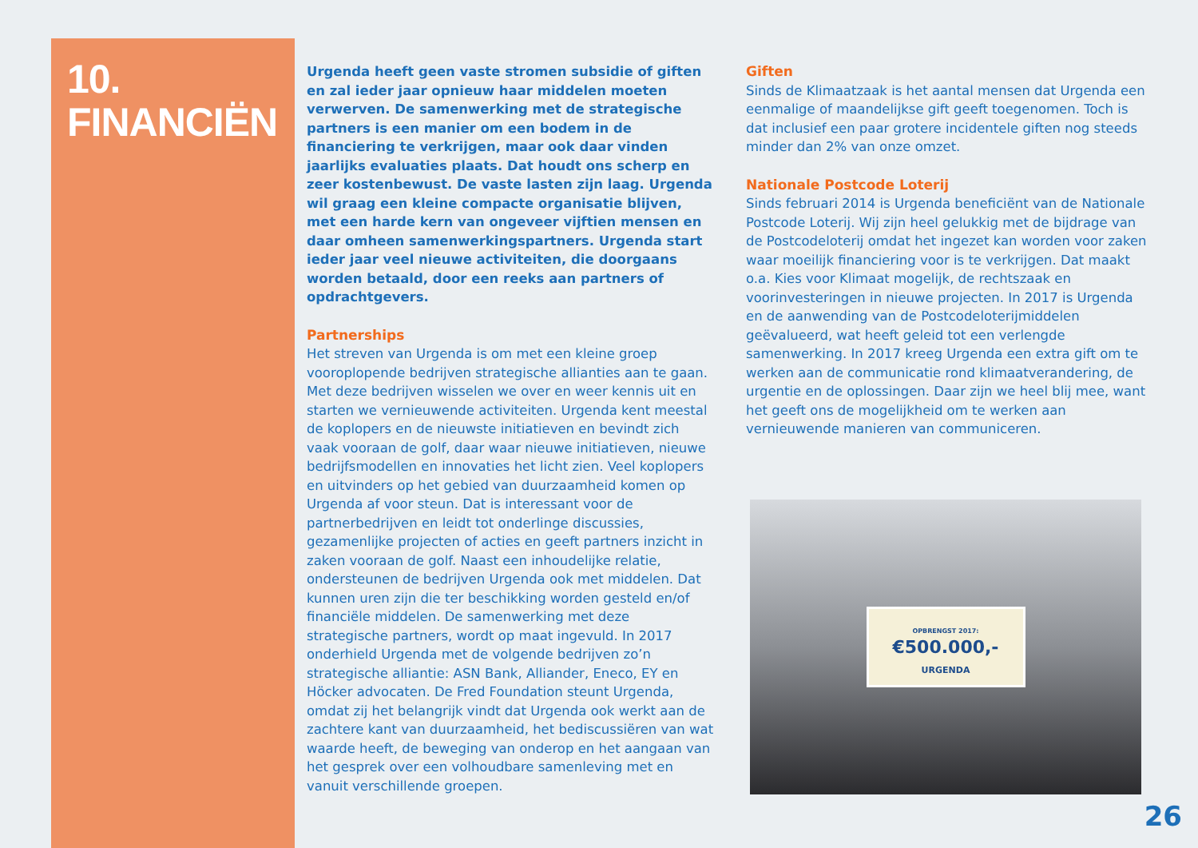10.
FINANCIËN
Urgenda heeft geen vaste stromen subsidie of giften en zal ieder jaar opnieuw haar middelen moeten verwerven. De samenwerking met de strategische partners is een manier om een bodem in de financiering te verkrijgen, maar ook daar vinden jaarlijks evaluaties plaats. Dat houdt ons scherp en zeer kostenbewust. De vaste lasten zijn laag. Urgenda wil graag een kleine compacte organisatie blijven, met een harde kern van ongeveer vijftien mensen en daar omheen samenwerkingspartners. Urgenda start ieder jaar veel nieuwe activiteiten, die doorgaans worden betaald, door een reeks aan partners of opdrachtgevers.
Partnerships
Het streven van Urgenda is om met een kleine groep vooroplopende bedrijven strategische allianties aan te gaan. Met deze bedrijven wisselen we over en weer kennis uit en starten we vernieuwende activiteiten. Urgenda kent meestal de koplopers en de nieuwste initiatieven en bevindt zich vaak vooraan de golf, daar waar nieuwe initiatieven, nieuwe bedrijfsmodellen en innovaties het licht zien. Veel koplopers en uitvinders op het gebied van duurzaamheid komen op Urgenda af voor steun. Dat is interessant voor de partnerbedrijven en leidt tot onderlinge discussies, gezamenlijke projecten of acties en geeft partners inzicht in zaken vooraan de golf. Naast een inhoudelijke relatie, ondersteunen de bedrijven Urgenda ook met middelen. Dat kunnen uren zijn die ter beschikking worden gesteld en/of financiële middelen. De samenwerking met deze strategische partners, wordt op maat ingevuld. In 2017 onderhield Urgenda met de volgende bedrijven zo’n strategische alliantie: ASN Bank, Alliander, Eneco, EY en Höcker advocaten. De Fred Foundation steunt Urgenda, omdat zij het belangrijk vindt dat Urgenda ook werkt aan de zachtere kant van duurzaamheid, het bediscussiëren van wat waarde heeft, de beweging van onderop en het aangaan van het gesprek over een volhoudbare samenleving met en vanuit verschillende groepen.
Giften
Sinds de Klimaatzaak is het aantal mensen dat Urgenda een eenmalige of maandelijkse gift geeft toegenomen. Toch is dat inclusief een paar grotere incidentele giften nog steeds minder dan 2% van onze omzet.
Nationale Postcode Loterij
Sinds februari 2014 is Urgenda beneficiënt van de Nationale Postcode Loterij. Wij zijn heel gelukkig met de bijdrage van de Postcodeloterij omdat het ingezet kan worden voor zaken waar moeilijk financiering voor is te verkrijgen. Dat maakt o.a. Kies voor Klimaat mogelijk, de rechtszaak en voorinvesteringen in nieuwe projecten. In 2017 is Urgenda en de aanwending van de Postcodeloterijmiddelen geëvalueerd, wat heeft geleid tot een verlengde samenwerking. In 2017 kreeg Urgenda een extra gift om te werken aan de communicatie rond klimaatverandering, de urgentie en de oplossingen. Daar zijn we heel blij mee, want het geeft ons de mogelijkheid om te werken aan vernieuwende manieren van communiceren.
OPBRENGST 2017:
€500.000,-
URGENDA
26